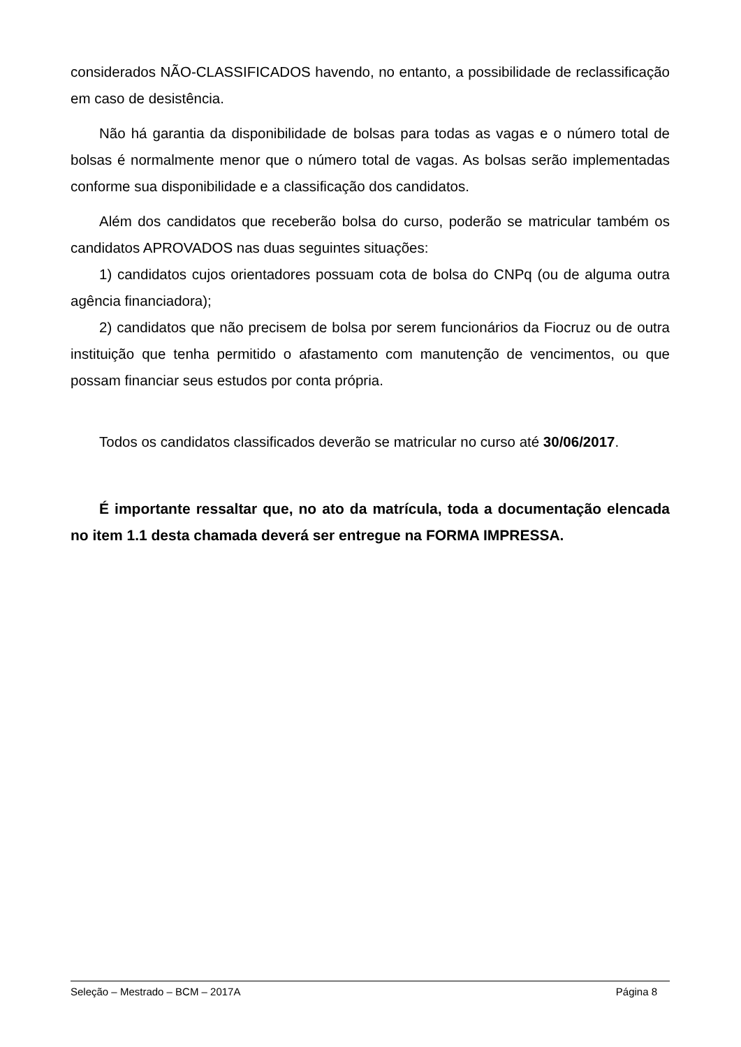considerados NÃO-CLASSIFICADOS havendo, no entanto, a possibilidade de reclassificação em caso de desistência.
Não há garantia da disponibilidade de bolsas para todas as vagas e o número total de bolsas é normalmente menor que o número total de vagas. As bolsas serão implementadas conforme sua disponibilidade e a classificação dos candidatos.
Além dos candidatos que receberão bolsa do curso, poderão se matricular também os candidatos APROVADOS nas duas seguintes situações:
1) candidatos cujos orientadores possuam cota de bolsa do CNPq (ou de alguma outra agência financiadora);
2) candidatos que não precisem de bolsa por serem funcionários da Fiocruz ou de outra instituição que tenha permitido o afastamento com manutenção de vencimentos, ou que possam financiar seus estudos por conta própria.
Todos os candidatos classificados deverão se matricular no curso até 30/06/2017.
É importante ressaltar que, no ato da matrícula, toda a documentação elencada no item 1.1 desta chamada deverá ser entregue na FORMA IMPRESSA.
Seleção – Mestrado – BCM – 2017A Página 8